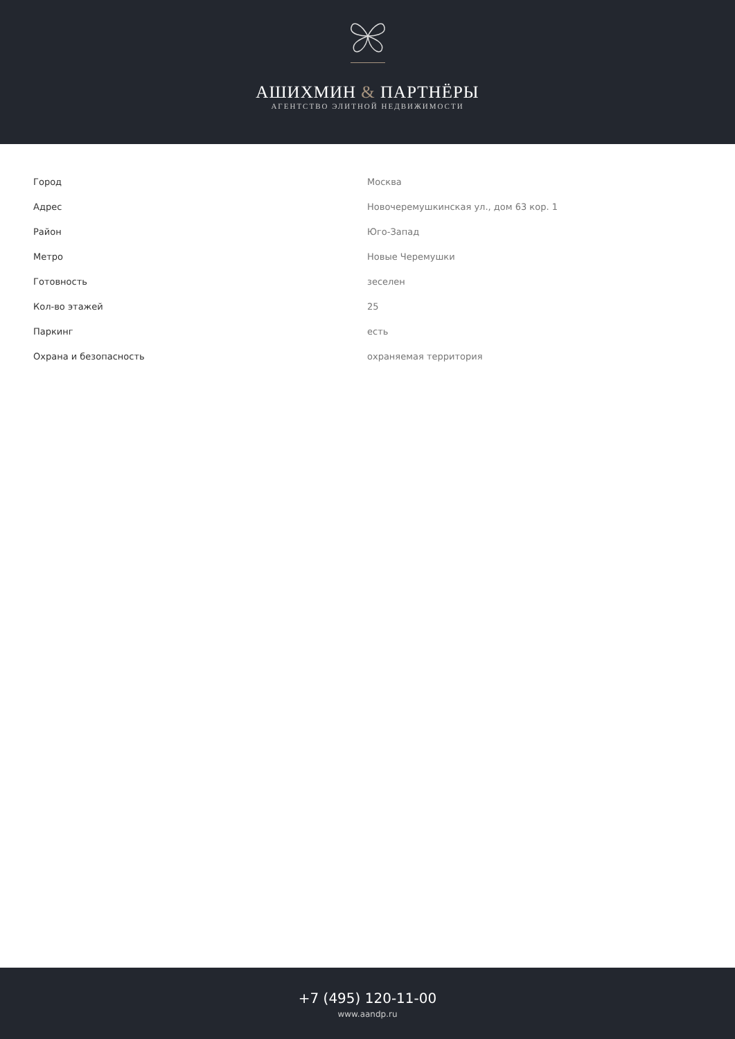АШИХМИН & ПАРТНЁРЫ
АГЕНТСТВО ЭЛИТНОЙ НЕДВИЖИМОСТИ
| Город | Москва |
| Адрес | Новочеремушкинская ул., дом 63 кор. 1 |
| Район | Юго-Запад |
| Метро | Новые Черемушки |
| Готовность | зеселен |
| Кол-во этажей | 25 |
| Паркинг | есть |
| Охрана и безопасность | охраняемая территория |
+7 (495) 120-11-00
www.aandp.ru